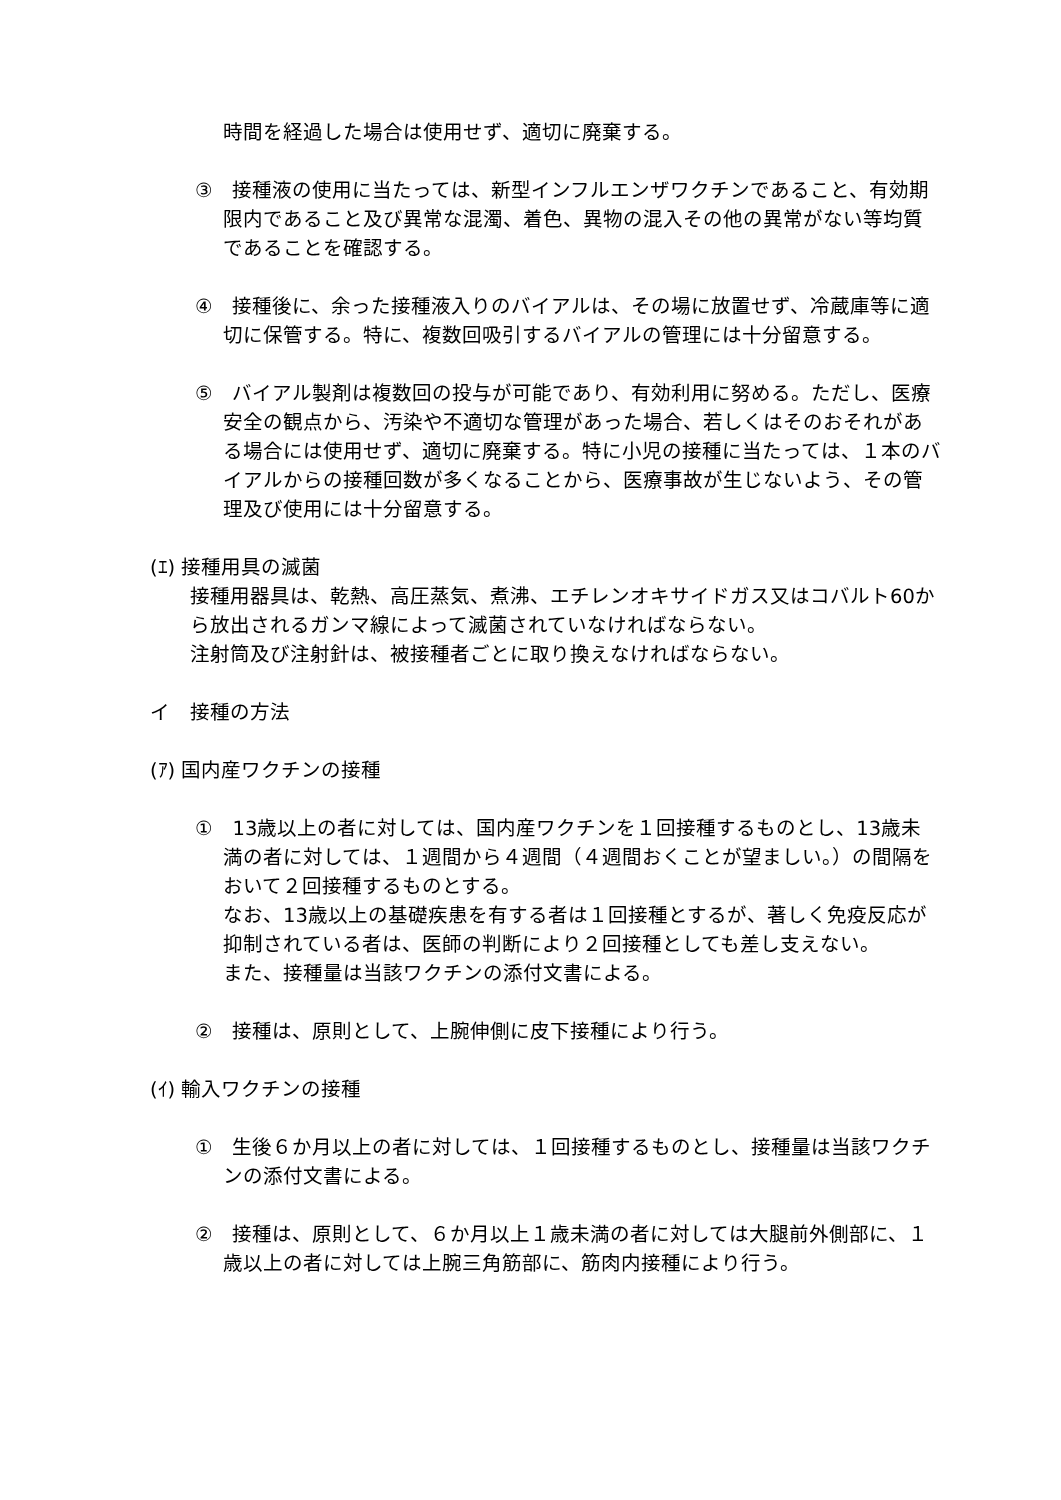時間を経過した場合は使用せず、適切に廃棄する。
③　接種液の使用に当たっては、新型インフルエンザワクチンであること、有効期限内であること及び異常な混濁、着色、異物の混入その他の異常がない等均質であることを確認する。
④　接種後に、余った接種液入りのバイアルは、その場に放置せず、冷蔵庫等に適切に保管する。特に、複数回吸引するバイアルの管理には十分留意する。
⑤　バイアル製剤は複数回の投与が可能であり、有効利用に努める。ただし、医療安全の観点から、汚染や不適切な管理があった場合、若しくはそのおそれがある場合には使用せず、適切に廃棄する。特に小児の接種に当たっては、１本のバイアルからの接種回数が多くなることから、医療事故が生じないよう、その管理及び使用には十分留意する。
(ｴ) 接種用具の滅菌
接種用器具は、乾熱、高圧蒸気、煮沸、エチレンオキサイドガス又はコバルト60から放出されるガンマ線によって滅菌されていなければならない。
注射筒及び注射針は、被接種者ごとに取り換えなければならない。
イ　接種の方法
(ｱ) 国内産ワクチンの接種
①　13歳以上の者に対しては、国内産ワクチンを１回接種するものとし、13歳未満の者に対しては、１週間から４週間（４週間おくことが望ましい。）の間隔をおいて２回接種するものとする。
なお、13歳以上の基礎疾患を有する者は１回接種とするが、著しく免疫反応が抑制されている者は、医師の判断により２回接種としても差し支えない。
また、接種量は当該ワクチンの添付文書による。
②　接種は、原則として、上腕伸側に皮下接種により行う。
(ｲ) 輸入ワクチンの接種
①　生後６か月以上の者に対しては、１回接種するものとし、接種量は当該ワクチンの添付文書による。
②　接種は、原則として、６か月以上１歳未満の者に対しては大腿前外側部に、１歳以上の者に対しては上腕三角筋部に、筋肉内接種により行う。